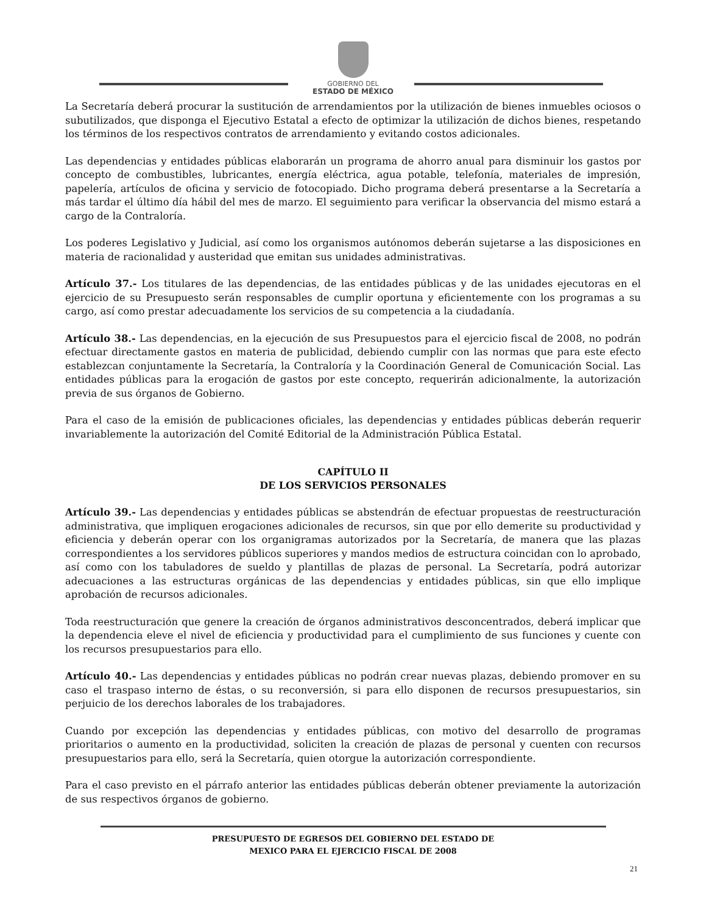GOBIERNO DEL
ESTADO DE MÉXICO
La Secretaría deberá procurar la sustitución de arrendamientos por la utilización de bienes inmuebles ociosos o subutilizados, que disponga el Ejecutivo Estatal a efecto de optimizar la utilización de dichos bienes, respetando los términos de los respectivos contratos de arrendamiento y evitando costos adicionales.
Las dependencias y entidades públicas elaborarán un programa de ahorro anual para disminuir los gastos por concepto de combustibles, lubricantes, energía eléctrica, agua potable, telefonía, materiales de impresión, papelería, artículos de oficina y servicio de fotocopiado. Dicho programa deberá presentarse a la Secretaría a más tardar el último día hábil del mes de marzo. El seguimiento para verificar la observancia del mismo estará a cargo de la Contraloría.
Los poderes Legislativo y Judicial, así como los organismos autónomos deberán sujetarse a las disposiciones en materia de racionalidad y austeridad que emitan sus unidades administrativas.
Artículo 37.- Los titulares de las dependencias, de las entidades públicas y de las unidades ejecutoras en el ejercicio de su Presupuesto serán responsables de cumplir oportuna y eficientemente con los programas a su cargo, así como prestar adecuadamente los servicios de su competencia a la ciudadanía.
Artículo 38.- Las dependencias, en la ejecución de sus Presupuestos para el ejercicio fiscal de 2008, no podrán efectuar directamente gastos en materia de publicidad, debiendo cumplir con las normas que para este efecto establezcan conjuntamente la Secretaría, la Contraloría y la Coordinación General de Comunicación Social. Las entidades públicas para la erogación de gastos por este concepto, requerirán adicionalmente, la autorización previa de sus órganos de Gobierno.
Para el caso de la emisión de publicaciones oficiales, las dependencias y entidades públicas deberán requerir invariablemente la autorización del Comité Editorial de la Administración Pública Estatal.
CAPÍTULO II
DE LOS SERVICIOS PERSONALES
Artículo 39.- Las dependencias y entidades públicas se abstendrán de efectuar propuestas de reestructuración administrativa, que impliquen erogaciones adicionales de recursos, sin que por ello demerite su productividad y eficiencia y deberán operar con los organigramas autorizados por la Secretaría, de manera que las plazas correspondientes a los servidores públicos superiores y mandos medios de estructura coincidan con lo aprobado, así como con los tabuladores de sueldo y plantillas de plazas de personal. La Secretaría, podrá autorizar adecuaciones a las estructuras orgánicas de las dependencias y entidades públicas, sin que ello implique aprobación de recursos adicionales.
Toda reestructuración que genere la creación de órganos administrativos desconcentrados, deberá implicar que la dependencia eleve el nivel de eficiencia y productividad para el cumplimiento de sus funciones y cuente con los recursos presupuestarios para ello.
Artículo 40.- Las dependencias y entidades públicas no podrán crear nuevas plazas, debiendo promover en su caso el traspaso interno de éstas, o su reconversión, si para ello disponen de recursos presupuestarios, sin perjuicio de los derechos laborales de los trabajadores.
Cuando por excepción las dependencias y entidades públicas, con motivo del desarrollo de programas prioritarios o aumento en la productividad, soliciten la creación de plazas de personal y cuenten con recursos presupuestarios para ello, será la Secretaría, quien otorgue la autorización correspondiente.
Para el caso previsto en el párrafo anterior las entidades públicas deberán obtener previamente la autorización de sus respectivos órganos de gobierno.
PRESUPUESTO DE EGRESOS DEL GOBIERNO DEL ESTADO DE
MEXICO PARA EL EJERCICIO FISCAL DE 2008
21